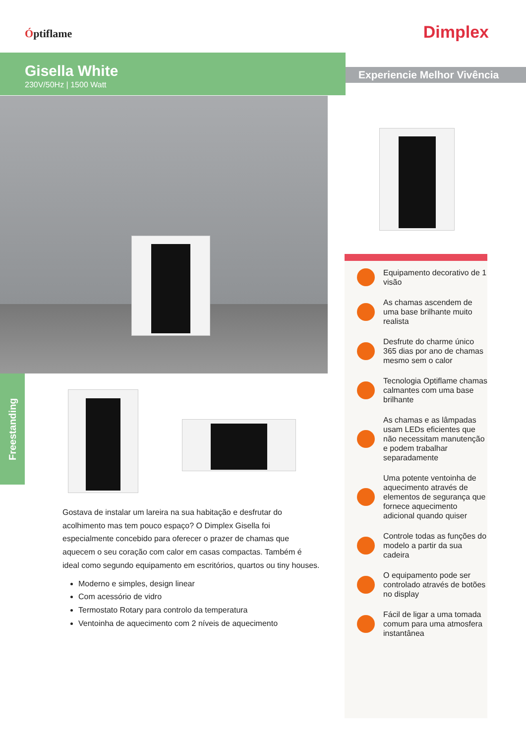Óptiflame Dimplex
Gisella White
230V/50Hz | 1500 Watt
Experiencie Melhor Vivência
Freestanding
Gostava de instalar um lareira na sua habitação e desfrutar do acolhimento mas tem pouco espaço? O Dimplex Gisella foi especialmente concebido para oferecer o prazer de chamas que aquecem o seu coração com calor em casas compactas. Também é ideal como segundo equipamento em escritórios, quartos ou tiny houses.
Moderno e simples, design linear
Com acessório de vidro
Termostato Rotary para controlo da temperatura
Ventoinha de aquecimento com 2 níveis de aquecimento
Equipamento decorativo de 1 visão
As chamas ascendem de uma base brilhante muito realista
Desfrute do charme único 365 dias por ano de chamas mesmo sem o calor
Tecnologia Optiflame chamas calmantes com uma base brilhante
As chamas e as lâmpadas usam LEDs eficientes que não necessitam manutenção e podem trabalhar separadamente
Uma potente ventoinha de aquecimento através de elementos de segurança que fornece aquecimento adicional quando quiser
Controle todas as funções do modelo a partir da sua cadeira
O equipamento pode ser controlado através de botões no display
Fácil de ligar a uma tomada comum para uma atmosfera instantânea